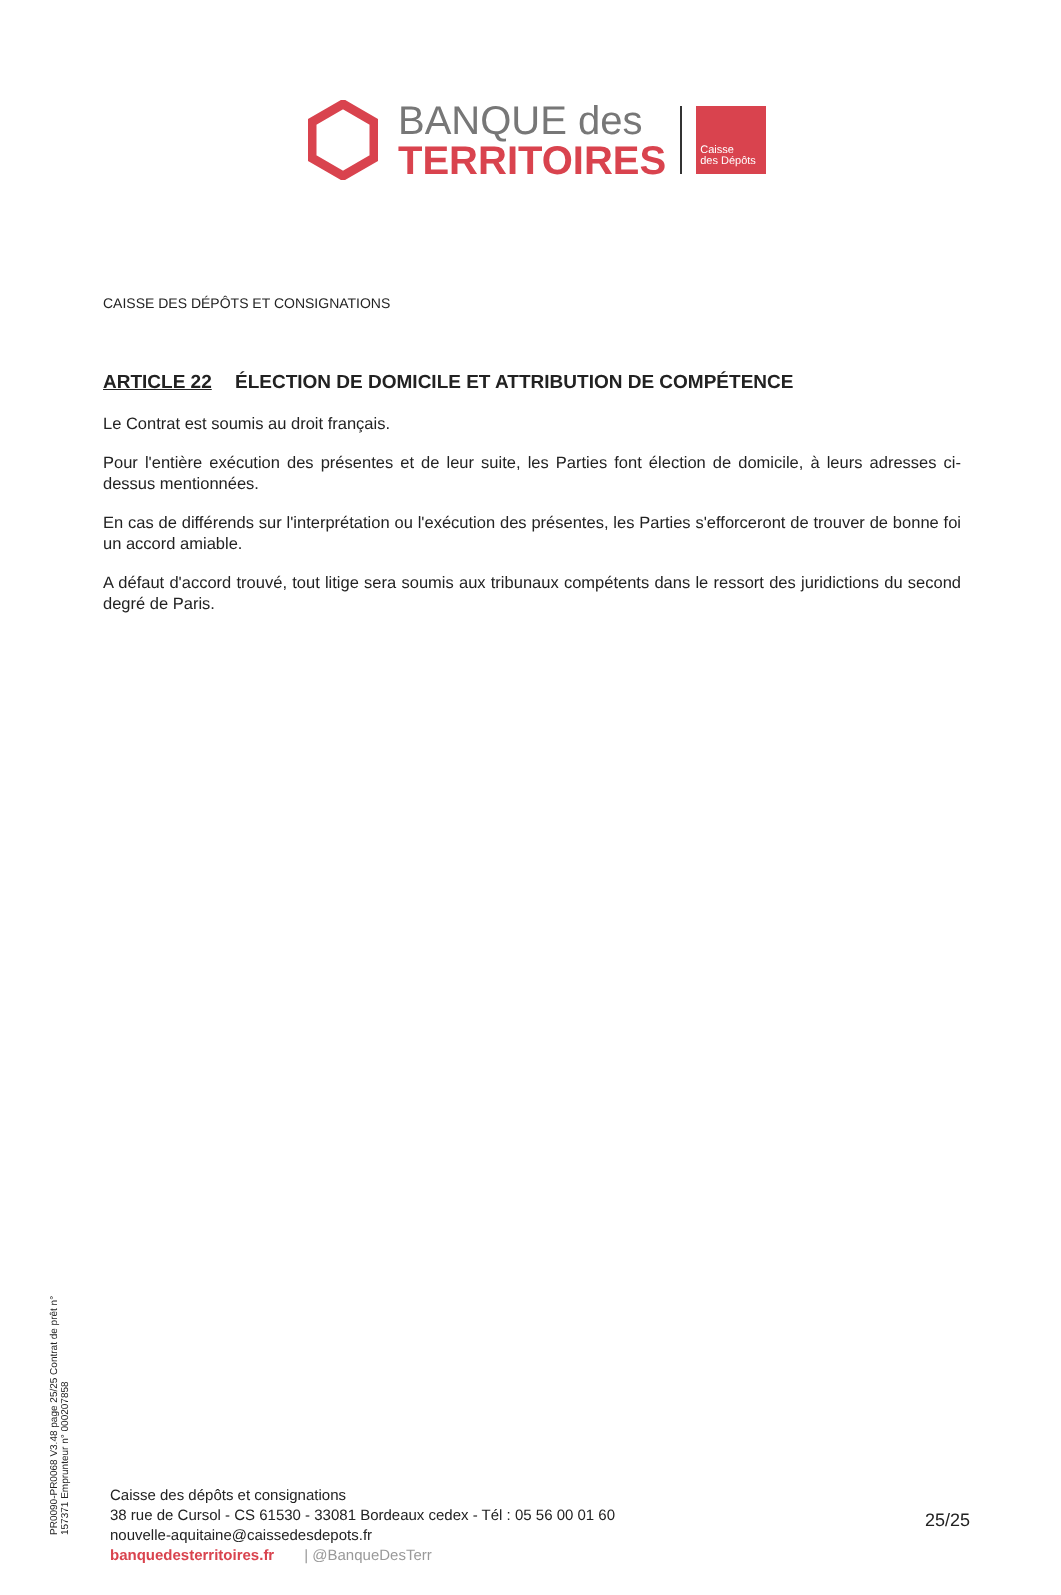BANQUE des
TERRITOIRES
Caisse
des Dépôts
CAISSE DES DÉPÔTS ET CONSIGNATIONS
ARTICLE 22 ÉLECTION DE DOMICILE ET ATTRIBUTION DE COMPÉTENCE
Le Contrat est soumis au droit français.
Pour l'entière exécution des présentes et de leur suite, les Parties font élection de domicile, à leurs adresses ci-dessus mentionnées.
En cas de différends sur l'interprétation ou l'exécution des présentes, les Parties s'efforceront de trouver de bonne foi un accord amiable.
A défaut d'accord trouvé, tout litige sera soumis aux tribunaux compétents dans le ressort des juridictions du second degré de Paris.
PR0090-PR0068 V3.48 page 25/25 Contrat de prêt n° 157371 Emprunteur n° 000207858
Caisse des dépôts et consignations
38 rue de Cursol - CS 61530 - 33081 Bordeaux cedex - Tél : 05 56 00 01 60
nouvelle-aquitaine@caissedesdepots.fr
banquedesterritoires.fr | @BanqueDesTerr
25/25